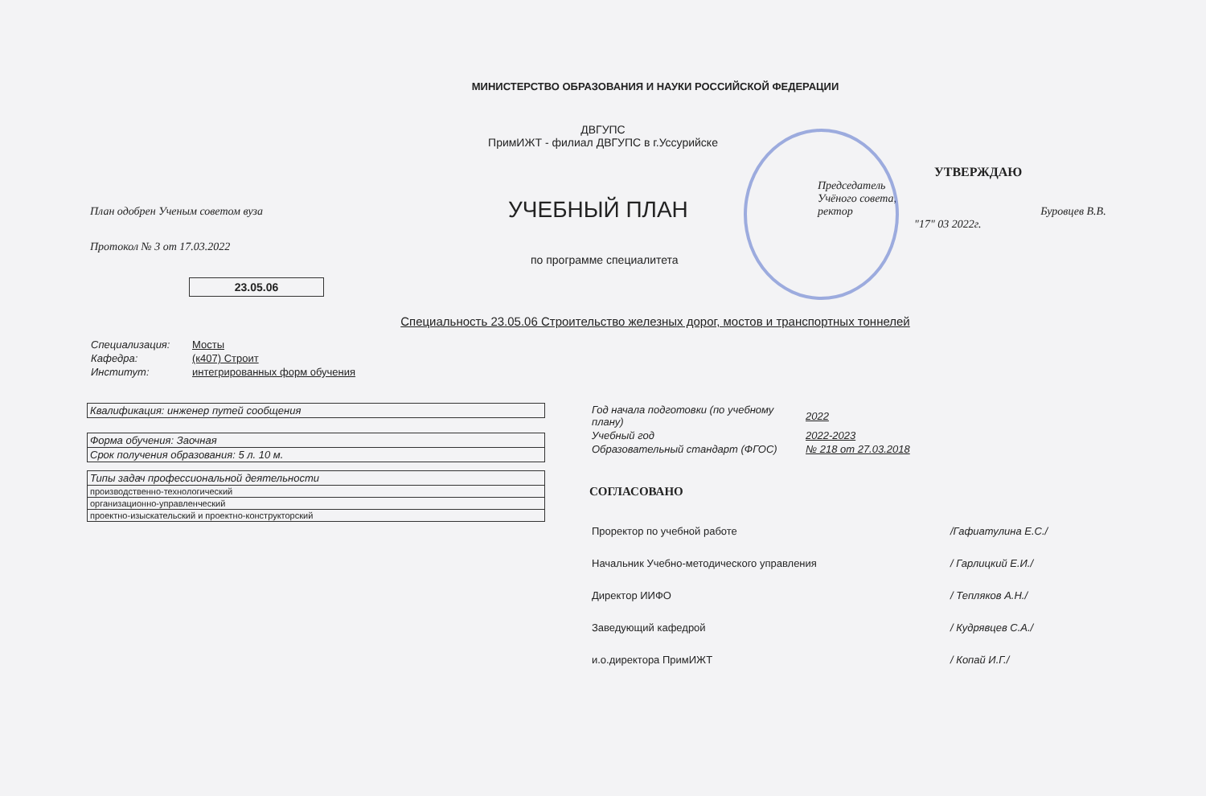МИНИСТЕРСТВО ОБРАЗОВАНИЯ И НАУКИ РОССИЙСКОЙ ФЕДЕРАЦИИ
ДВГУПС
ПримИЖТ - филиал ДВГУПС в г.Уссурийске
План одобрен Ученым советом вуза
Протокол № 3 от 17.03.2022
УЧЕБНЫЙ ПЛАН
по программе специалитета
УТВЕРЖДАЮ
Председатель
Учёного совета,
ректор Буровцев В.В.
"17" 03 2022г.
23.05.06
Специальность 23.05.06 Строительство железных дорог, мостов и транспортных тоннелей
| Специализация: | Мосты |
| Кафедра: | (к407) Строит |
| Институт: | интегрированных форм обучения |
| Квалификация: инженер путей сообщения |
| Форма обучения: Заочная |
| Срок получения образования: 5 л. 10 м. |
| Типы задач профессиональной деятельности |
| производственно-технологический |
| организационно-управленческий |
| проектно-изыскательский и проектно-конструкторский |
| Год начала подготовки (по учебному плану) | 2022 |
| Учебный год | 2022-2023 |
| Образовательный стандарт (ФГОС) | № 218 от 27.03.2018 |
СОГЛАСОВАНО
| Проректор по учебной работе | /Гафиатулина Е.С./ |
| Начальник Учебно-методического управления | / Гарлицкий Е.И./ |
| Директор ИИФО | / Тепляков А.Н./ |
| Заведующий кафедрой | / Кудрявцев С.А./ |
| и.о.директора ПримИЖТ | / Копай И.Г./ |